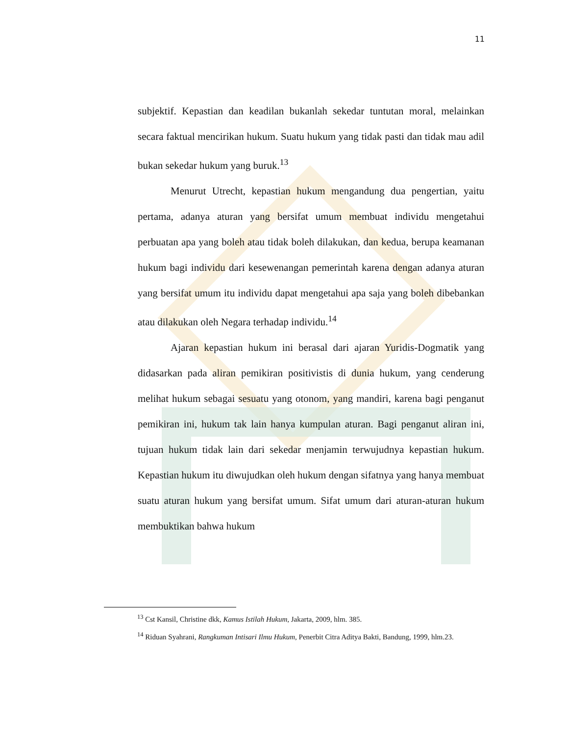11
subjektif. Kepastian dan keadilan bukanlah sekedar tuntutan moral, melainkan secara faktual mencirikan hukum. Suatu hukum yang tidak pasti dan tidak mau adil bukan sekedar hukum yang buruk.<sup>13</sup>
Menurut Utrecht, kepastian hukum mengandung dua pengertian, yaitu pertama, adanya aturan yang bersifat umum membuat individu mengetahui perbuatan apa yang boleh atau tidak boleh dilakukan, dan kedua, berupa keamanan hukum bagi individu dari kesewenangan pemerintah karena dengan adanya aturan yang bersifat umum itu individu dapat mengetahui apa saja yang boleh dibebankan atau dilakukan oleh Negara terhadap individu.<sup>14</sup>
Ajaran kepastian hukum ini berasal dari ajaran Yuridis-Dogmatik yang didasarkan pada aliran pemikiran positivistis di dunia hukum, yang cenderung melihat hukum sebagai sesuatu yang otonom, yang mandiri, karena bagi penganut pemikiran ini, hukum tak lain hanya kumpulan aturan. Bagi penganut aliran ini, tujuan hukum tidak lain dari sekedar menjamin terwujudnya kepastian hukum. Kepastian hukum itu diwujudkan oleh hukum dengan sifatnya yang hanya membuat suatu aturan hukum yang bersifat umum. Sifat umum dari aturan-aturan hukum membuktikan bahwa hukum
<sup>13</sup> Cst Kansil, Christine dkk, Kamus Istilah Hukum, Jakarta, 2009, hlm. 385.
<sup>14</sup> Riduan Syahrani, Rangkuman Intisari Ilmu Hukum, Penerbit Citra Aditya Bakti, Bandung, 1999, hlm.23.